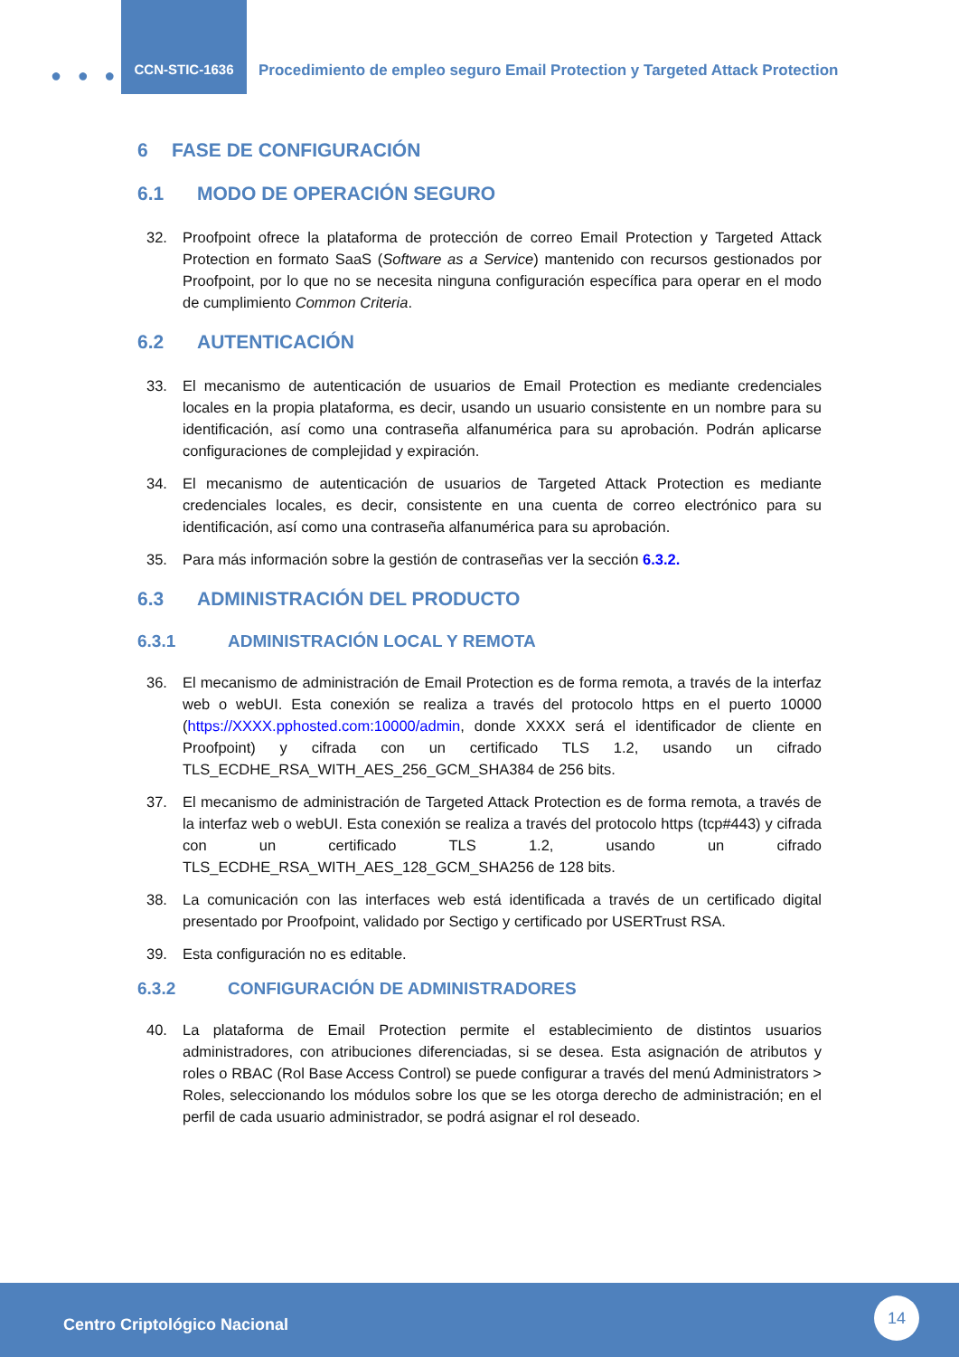● ● ●
CCN-STIC-1636
Procedimiento de empleo seguro Email Protection y Targeted Attack Protection
6 FASE DE CONFIGURACIÓN
6.1 MODO DE OPERACIÓN SEGURO
32. Proofpoint ofrece la plataforma de protección de correo Email Protection y Targeted Attack Protection en formato SaaS (Software as a Service) mantenido con recursos gestionados por Proofpoint, por lo que no se necesita ninguna configuración específica para operar en el modo de cumplimiento Common Criteria.
6.2 AUTENTICACIÓN
33. El mecanismo de autenticación de usuarios de Email Protection es mediante credenciales locales en la propia plataforma, es decir, usando un usuario consistente en un nombre para su identificación, así como una contraseña alfanumérica para su aprobación. Podrán aplicarse configuraciones de complejidad y expiración.
34. El mecanismo de autenticación de usuarios de Targeted Attack Protection es mediante credenciales locales, es decir, consistente en una cuenta de correo electrónico para su identificación, así como una contraseña alfanumérica para su aprobación.
35. Para más información sobre la gestión de contraseñas ver la sección 6.3.2.
6.3 ADMINISTRACIÓN DEL PRODUCTO
6.3.1 ADMINISTRACIÓN LOCAL Y REMOTA
36. El mecanismo de administración de Email Protection es de forma remota, a través de la interfaz web o webUI. Esta conexión se realiza a través del protocolo https en el puerto 10000 (https://XXXX.pphosted.com:10000/admin, donde XXXX será el identificador de cliente en Proofpoint) y cifrada con un certificado TLS 1.2, usando un cifrado TLS_ECDHE_RSA_WITH_AES_256_GCM_SHA384 de 256 bits.
37. El mecanismo de administración de Targeted Attack Protection es de forma remota, a través de la interfaz web o webUI. Esta conexión se realiza a través del protocolo https (tcp#443) y cifrada con un certificado TLS 1.2, usando un cifrado TLS_ECDHE_RSA_WITH_AES_128_GCM_SHA256 de 128 bits.
38. La comunicación con las interfaces web está identificada a través de un certificado digital presentado por Proofpoint, validado por Sectigo y certificado por USERTrust RSA.
39. Esta configuración no es editable.
6.3.2 CONFIGURACIÓN DE ADMINISTRADORES
40. La plataforma de Email Protection permite el establecimiento de distintos usuarios administradores, con atribuciones diferenciadas, si se desea. Esta asignación de atributos y roles o RBAC (Rol Base Access Control) se puede configurar a través del menú Administrators > Roles, seleccionando los módulos sobre los que se les otorga derecho de administración; en el perfil de cada usuario administrador, se podrá asignar el rol deseado.
Centro Criptológico Nacional
14